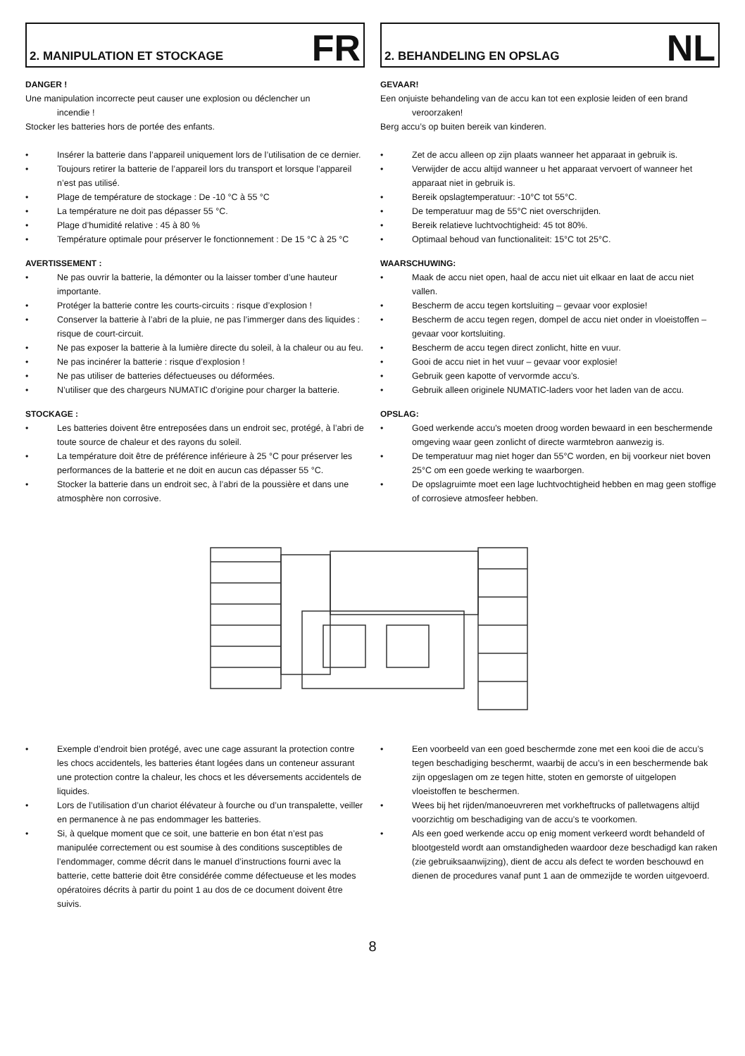2. MANIPULATION ET STOCKAGE
FR
DANGER !
Une manipulation incorrecte peut causer une explosion ou déclencher un
incendie !
Stocker les batteries hors de portée des enfants.
• Insérer la batterie dans l’appareil uniquement lors de l’utilisation de ce dernier.
• Toujours retirer la batterie de l’appareil lors du transport et lorsque l’appareil n’est pas utilisé.
• Plage de température de stockage : De -10 °C à 55 °C
• La température ne doit pas dépasser 55 °C.
• Plage d’humidité relative : 45 à 80 %
• Température optimale pour préserver le fonctionnement : De 15 °C à 25 °C
AVERTISSEMENT :
• Ne pas ouvrir la batterie, la démonter ou la laisser tomber d’une hauteur importante.
• Protéger la batterie contre les courts-circuits : risque d’explosion !
• Conserver la batterie à l’abri de la pluie, ne pas l’immerger dans des liquides : risque de court-circuit.
• Ne pas exposer la batterie à la lumière directe du soleil, à la chaleur ou au feu.
• Ne pas incinérer la batterie : risque d’explosion !
• Ne pas utiliser de batteries défectueuses ou déformées.
• N’utiliser que des chargeurs NUMATIC d’origine pour charger la batterie.
STOCKAGE :
• Les batteries doivent être entreposées dans un endroit sec, protégé, à l’abri de toute source de chaleur et des rayons du soleil.
• La température doit être de préférence inférieure à 25 °C pour préserver les performances de la batterie et ne doit en aucun cas dépasser 55 °C.
• Stocker la batterie dans un endroit sec, à l’abri de la poussière et dans une atmosphère non corrosive.
2. BEHANDELING EN OPSLAG
NL
GEVAAR!
Een onjuiste behandeling van de accu kan tot een explosie leiden of een brand
veroorzaken!
Berg accu’s op buiten bereik van kinderen.
• Zet de accu alleen op zijn plaats wanneer het apparaat in gebruik is.
• Verwijder de accu altijd wanneer u het apparaat vervoert of wanneer het apparaat niet in gebruik is.
• Bereik opslagtemperatuur: -10°C tot 55°C.
• De temperatuur mag de 55°C niet overschrijden.
• Bereik relatieve luchtvochtigheid: 45 tot 80%.
• Optimaal behoud van functionaliteit: 15°C tot 25°C.
WAARSCHUWING:
• Maak de accu niet open, haal de accu niet uit elkaar en laat de accu niet vallen.
• Bescherm de accu tegen kortsluiting – gevaar voor explosie!
• Bescherm de accu tegen regen, dompel de accu niet onder in vloeistoffen – gevaar voor kortsluiting.
• Bescherm de accu tegen direct zonlicht, hitte en vuur.
• Gooi de accu niet in het vuur – gevaar voor explosie!
• Gebruik geen kapotte of vervormde accu’s.
• Gebruik alleen originele NUMATIC-laders voor het laden van de accu.
OPSLAG:
• Goed werkende accu's moeten droog worden bewaard in een beschermende omgeving waar geen zonlicht of directe warmtebron aanwezig is.
• De temperatuur mag niet hoger dan 55°C worden, en bij voorkeur niet boven 25°C om een goede werking te waarborgen.
• De opslagruimte moet een lage luchtvochtigheid hebben en mag geen stoffige of corrosieve atmosfeer hebben.
• Exemple d’endroit bien protégé, avec une cage assurant la protection contre les chocs accidentels, les batteries étant logées dans un conteneur assurant une protection contre la chaleur, les chocs et les déversements accidentels de liquides.
• Lors de l’utilisation d’un chariot élévateur à fourche ou d’un transpalette, veiller en permanence à ne pas endommager les batteries.
• Si, à quelque moment que ce soit, une batterie en bon état n’est pas manipulée correctement ou est soumise à des conditions susceptibles de l’endommager, comme décrit dans le manuel d’instructions fourni avec la batterie, cette batterie doit être considérée comme défectueuse et les modes opératoires décrits à partir du point 1 au dos de ce document doivent être suivis.
• Een voorbeeld van een goed beschermde zone met een kooi die de accu’s tegen beschadiging beschermt, waarbij de accu’s in een beschermende bak zijn opgeslagen om ze tegen hitte, stoten en gemorste of uitgelopen vloeistoffen te beschermen.
• Wees bij het rijden/manoeuvreren met vorkheftrucks of palletwagens altijd voorzichtig om beschadiging van de accu’s te voorkomen.
• Als een goed werkende accu op enig moment verkeerd wordt behandeld of blootgesteld wordt aan omstandigheden waardoor deze beschadigd kan raken (zie gebruiksaanwijzing), dient de accu als defect te worden beschouwd en dienen de procedures vanaf punt 1 aan de ommezijde te worden uitgevoerd.
8